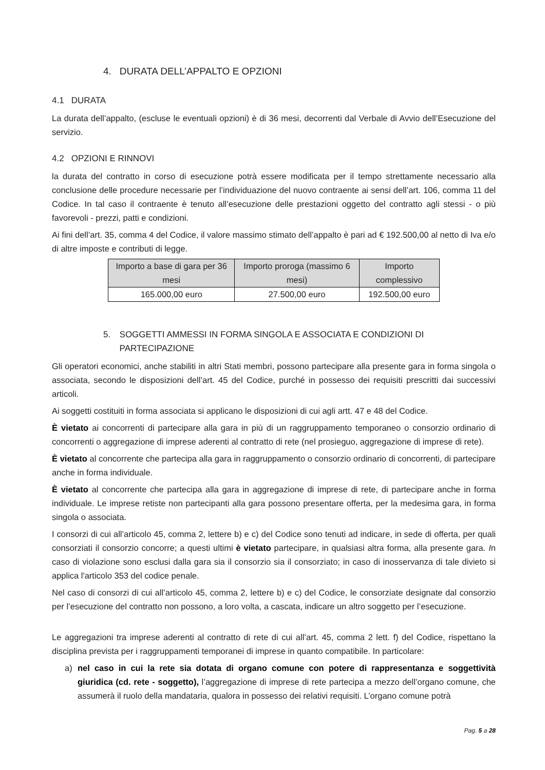4. DURATA DELL’APPALTO E OPZIONI
4.1 DURATA
La durata dell’appalto, (escluse le eventuali opzioni) è di 36 mesi, decorrenti dal Verbale di Avvio dell’Esecuzione del servizio.
4.2 OPZIONI E RINNOVI
la durata del contratto in corso di esecuzione potrà essere modificata per il tempo strettamente necessario alla conclusione delle procedure necessarie per l’individuazione del nuovo contraente ai sensi dell’art. 106, comma 11 del Codice. In tal caso il contraente è tenuto all’esecuzione delle prestazioni oggetto del contratto agli stessi - o più favorevoli - prezzi, patti e condizioni.
Ai fini dell’art. 35, comma 4 del Codice, il valore massimo stimato dell’appalto è pari ad € 192.500,00 al netto di Iva e/o di altre imposte e contributi di legge.
| Importo a base di gara per 36 mesi | Importo proroga (massimo 6 mesi) | Importo complessivo |
| --- | --- | --- |
| 165.000,00 euro | 27.500,00 euro | 192.500,00 euro |
5. SOGGETTI AMMESSI IN FORMA SINGOLA E ASSOCIATA E CONDIZIONI DI PARTECIPAZIONE
Gli operatori economici, anche stabiliti in altri Stati membri, possono partecipare alla presente gara in forma singola o associata, secondo le disposizioni dell’art. 45 del Codice, purché in possesso dei requisiti prescritti dai successivi articoli.
Ai soggetti costituiti in forma associata si applicano le disposizioni di cui agli artt. 47 e 48 del Codice.
È vietato ai concorrenti di partecipare alla gara in più di un raggruppamento temporaneo o consorzio ordinario di concorrenti o aggregazione di imprese aderenti al contratto di rete (nel prosieguo, aggregazione di imprese di rete).
È vietato al concorrente che partecipa alla gara in raggruppamento o consorzio ordinario di concorrenti, di partecipare anche in forma individuale.
È vietato al concorrente che partecipa alla gara in aggregazione di imprese di rete, di partecipare anche in forma individuale. Le imprese retiste non partecipanti alla gara possono presentare offerta, per la medesima gara, in forma singola o associata.
I consorzi di cui all’articolo 45, comma 2, lettere b) e c) del Codice sono tenuti ad indicare, in sede di offerta, per quali consorziati il consorzio concorre; a questi ultimi è vietato partecipare, in qualsiasi altra forma, alla presente gara. In caso di violazione sono esclusi dalla gara sia il consorzio sia il consorziato; in caso di inosservanza di tale divieto si applica l'articolo 353 del codice penale.
Nel caso di consorzi di cui all’articolo 45, comma 2, lettere b) e c) del Codice, le consorziate designate dal consorzio per l’esecuzione del contratto non possono, a loro volta, a cascata, indicare un altro soggetto per l’esecuzione.
Le aggregazioni tra imprese aderenti al contratto di rete di cui all’art. 45, comma 2 lett. f) del Codice, rispettano la disciplina prevista per i raggruppamenti temporanei di imprese in quanto compatibile. In particolare:
a) nel caso in cui la rete sia dotata di organo comune con potere di rappresentanza e soggettività giuridica (cd. rete - soggetto), l’aggregazione di imprese di rete partecipa a mezzo dell’organo comune, che assumerà il ruolo della mandataria, qualora in possesso dei relativi requisiti. L’organo comune potrà
Pag. 5 a 28